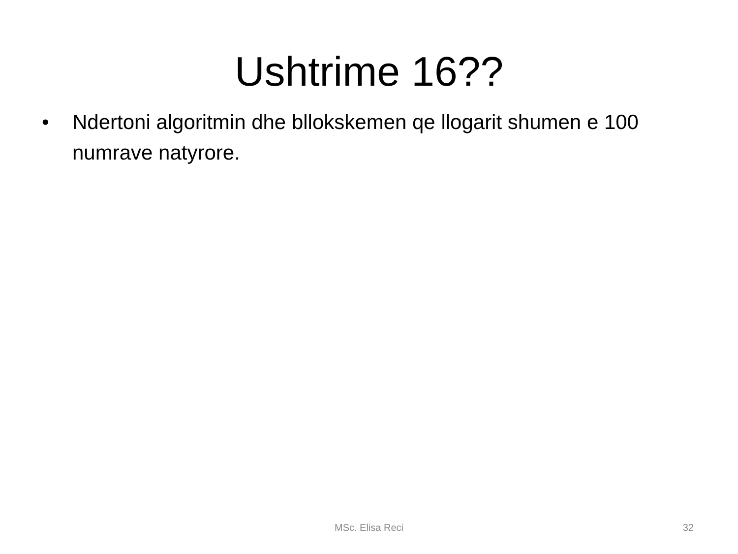Ushtrime 16??
• Ndertoni algoritmin dhe bllokskemen qe llogarit shumen e 100 numrave natyrore.
MSc. Elisa Reci
32